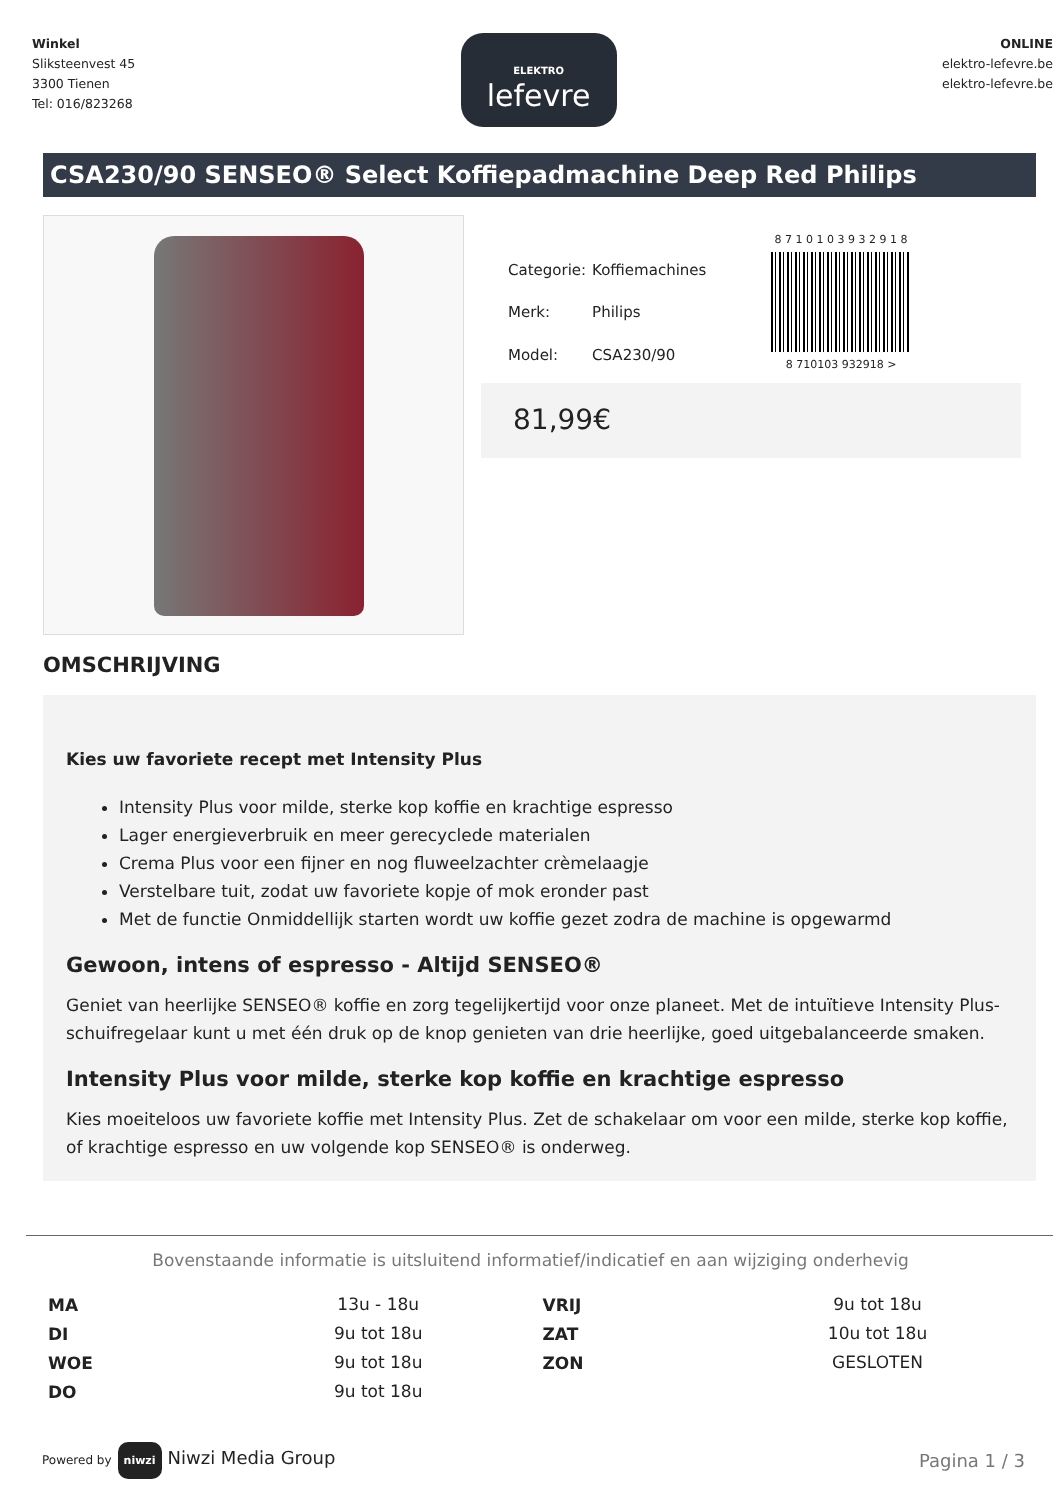Winkel
Sliksteenvest 45
3300 Tienen
Tel: 016/823268
ELEKTRO
lefevre
ONLINE
elektro-lefevre.be
elektro-lefevre.be
CSA230/90 SENSEO® Select Koffiepadmachine Deep Red Philips
| Categorie: | Koffiemachines |
| Merk: | Philips |
| Model: | CSA230/90 |
8 7 1 0 1 0 3 9 3 2 9 1 8
8 710103 932918 >
81,99€
OMSCHRIJVING
Kies uw favoriete recept met Intensity Plus
Intensity Plus voor milde, sterke kop koffie en krachtige espresso
Lager energieverbruik en meer gerecyclede materialen
Crema Plus voor een fijner en nog fluweelzachter crèmelaagje
Verstelbare tuit, zodat uw favoriete kopje of mok eronder past
Met de functie Onmiddellijk starten wordt uw koffie gezet zodra de machine is opgewarmd
Gewoon, intens of espresso - Altijd SENSEO®
Geniet van heerlijke SENSEO® koffie en zorg tegelijkertijd voor onze planeet. Met de intuïtieve Intensity Plus-schuifregelaar kunt u met één druk op de knop genieten van drie heerlijke, goed uitgebalanceerde smaken.
Intensity Plus voor milde, sterke kop koffie en krachtige espresso
Kies moeiteloos uw favoriete koffie met Intensity Plus. Zet de schakelaar om voor een milde, sterke kop koffie, of krachtige espresso en uw volgende kop SENSEO® is onderweg.
Bovenstaande informatie is uitsluitend informatief/indicatief en aan wijziging onderhevig
| MA | 13u - 18u | VRIJ | 9u tot 18u |
| DI | 9u tot 18u | ZAT | 10u tot 18u |
| WOE | 9u tot 18u | ZON | GESLOTEN |
| DO | 9u tot 18u | | |
Powered by niwzi Niwzi Media Group
Pagina 1 / 3